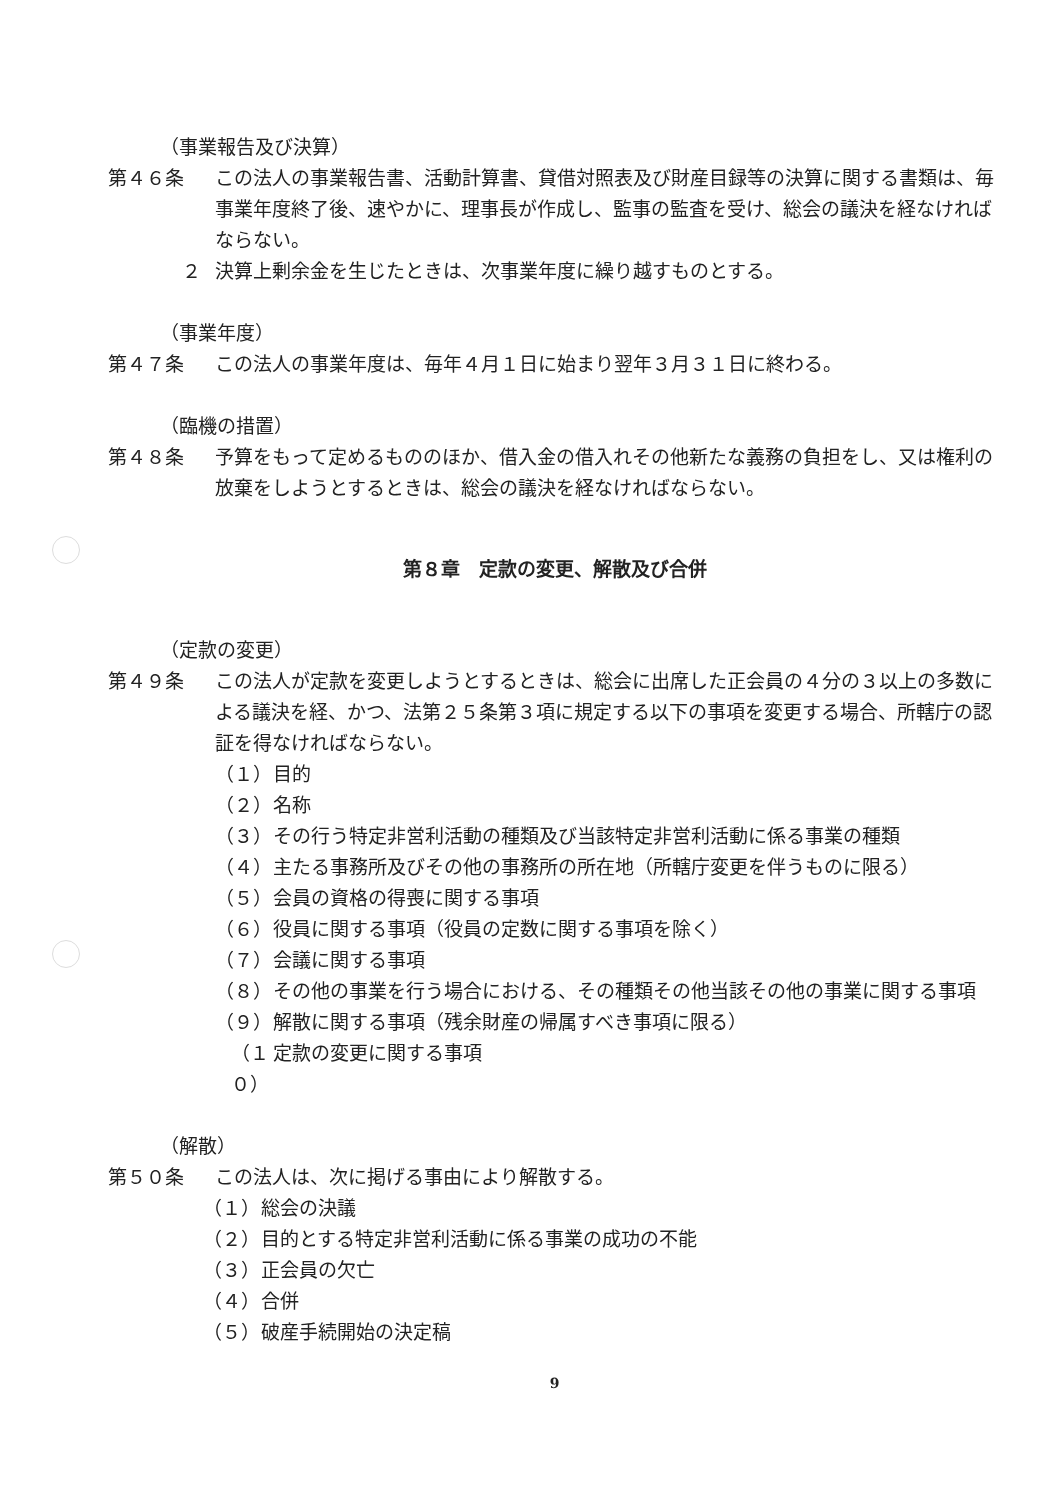（事業報告及び決算）
第４６条 この法人の事業報告書、活動計算書、貸借対照表及び財産目録等の決算に関する書類は、毎事業年度終了後、速やかに、理事長が作成し、監事の監査を受け、総会の議決を経なければならない。
２ 決算上剰余金を生じたときは、次事業年度に繰り越すものとする。
（事業年度）
第４７条 この法人の事業年度は、毎年４月１日に始まり翌年３月３１日に終わる。
（臨機の措置）
第４８条 予算をもって定めるもののほか、借入金の借入れその他新たな義務の負担をし、又は権利の放棄をしようとするときは、総会の議決を経なければならない。
第８章　定款の変更、解散及び合併
（定款の変更）
第４９条 この法人が定款を変更しようとするときは、総会に出席した正会員の４分の３以上の多数による議決を経、かつ、法第２５条第３項に規定する以下の事項を変更する場合、所轄庁の認証を得なければならない。
（１） 目的
（２） 名称
（３） その行う特定非営利活動の種類及び当該特定非営利活動に係る事業の種類
（４） 主たる事務所及びその他の事務所の所在地（所轄庁変更を伴うものに限る）
（５） 会員の資格の得喪に関する事項
（６） 役員に関する事項（役員の定数に関する事項を除く）
（７） 会議に関する事項
（８） その他の事業を行う場合における、その種類その他当該その他の事業に関する事項
（９） 解散に関する事項（残余財産の帰属すべき事項に限る）
（１０） 定款の変更に関する事項
（解散）
第５０条 この法人は、次に掲げる事由により解散する。
（１） 総会の決議
（２） 目的とする特定非営利活動に係る事業の成功の不能
（３） 正会員の欠亡
（４） 合併
（５） 破産手続開始の決定稿
9